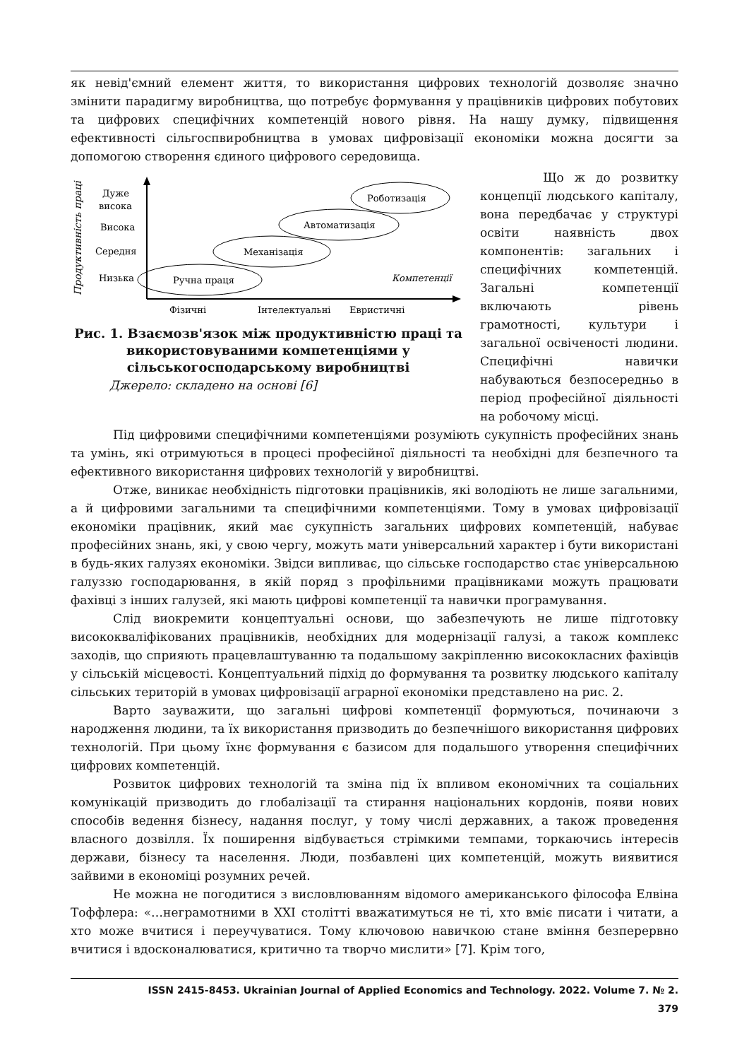як невід'ємний елемент життя, то використання цифрових технологій дозволяє значно змінити парадигму виробництва, що потребує формування у працівників цифрових побутових та цифрових специфічних компетенцій нового рівня. На нашу думку, підвищення ефективності сільгоспвиробництва в умовах цифровізації економіки можна досягти за допомогою створення єдиного цифрового середовища.
Продуктивність праці
Дуже
висока
Висока
Середня
Низька
Ручна праця
Механізація
Автоматизація
Роботизація
Компетенції
Фізичні
Інтелектуальні
Евристичні
Рис. 1. Взаємозв'язок між продуктивністю праці та використовуваними компетенціями у сільськогосподарському виробництві
Джерело: складено на основі [6]
Що ж до розвитку концепції людського капіталу, вона передбачає у структурі освіти наявність двох компонентів: загальних і специфічних компетенцій. Загальні компетенції включають рівень грамотності, культури і загальної освіченості людини. Специфічні навички набуваються безпосередньо в період професійної діяльності на робочому місці.
Під цифровими специфічними компетенціями розуміють сукупність професійних знань та умінь, які отримуються в процесі професійної діяльності та необхідні для безпечного та ефективного використання цифрових технологій у виробництві.
Отже, виникає необхідність підготовки працівників, які володіють не лише загальними, а й цифровими загальними та специфічними компетенціями. Тому в умовах цифровізації економіки працівник, який має сукупність загальних цифрових компетенцій, набуває професійних знань, які, у свою чергу, можуть мати універсальний характер і бути використані в будь-яких галузях економіки. Звідси випливає, що сільське господарство стає універсальною галуззю господарювання, в якій поряд з профільними працівниками можуть працювати фахівці з інших галузей, які мають цифрові компетенції та навички програмування.
Слід виокремити концептуальні основи, що забезпечують не лише підготовку висококваліфікованих працівників, необхідних для модернізації галузі, а також комплекс заходів, що сприяють працевлаштуванню та подальшому закріпленню висококласних фахівців у сільській місцевості. Концептуальний підхід до формування та розвитку людського капіталу сільських територій в умовах цифровізації аграрної економіки представлено на рис. 2.
Варто зауважити, що загальні цифрові компетенції формуються, починаючи з народження людини, та їх використання призводить до безпечнішого використання цифрових технологій. При цьому їхнє формування є базисом для подальшого утворення специфічних цифрових компетенцій.
Розвиток цифрових технологій та зміна під їх впливом економічних та соціальних комунікацій призводить до глобалізації та стирання національних кордонів, появи нових способів ведення бізнесу, надання послуг, у тому числі державних, а також проведення власного дозвілля. Їх поширення відбувається стрімкими темпами, торкаючись інтересів держави, бізнесу та населення. Люди, позбавлені цих компетенцій, можуть виявитися зайвими в економіці розумних речей.
Не можна не погодитися з висловлюванням відомого американського філософа Елвіна Тоффлера: «…неграмотними в XXI столітті вважатимуться не ті, хто вміє писати і читати, а хто може вчитися і переучуватися. Тому ключовою навичкою стане вміння безперервно вчитися і вдосконалюватися, критично та творчо мислити» [7]. Крім того,
ISSN 2415-8453. Ukrainian Journal of Applied Economics and Technology. 2022. Volume 7. № 2.
379